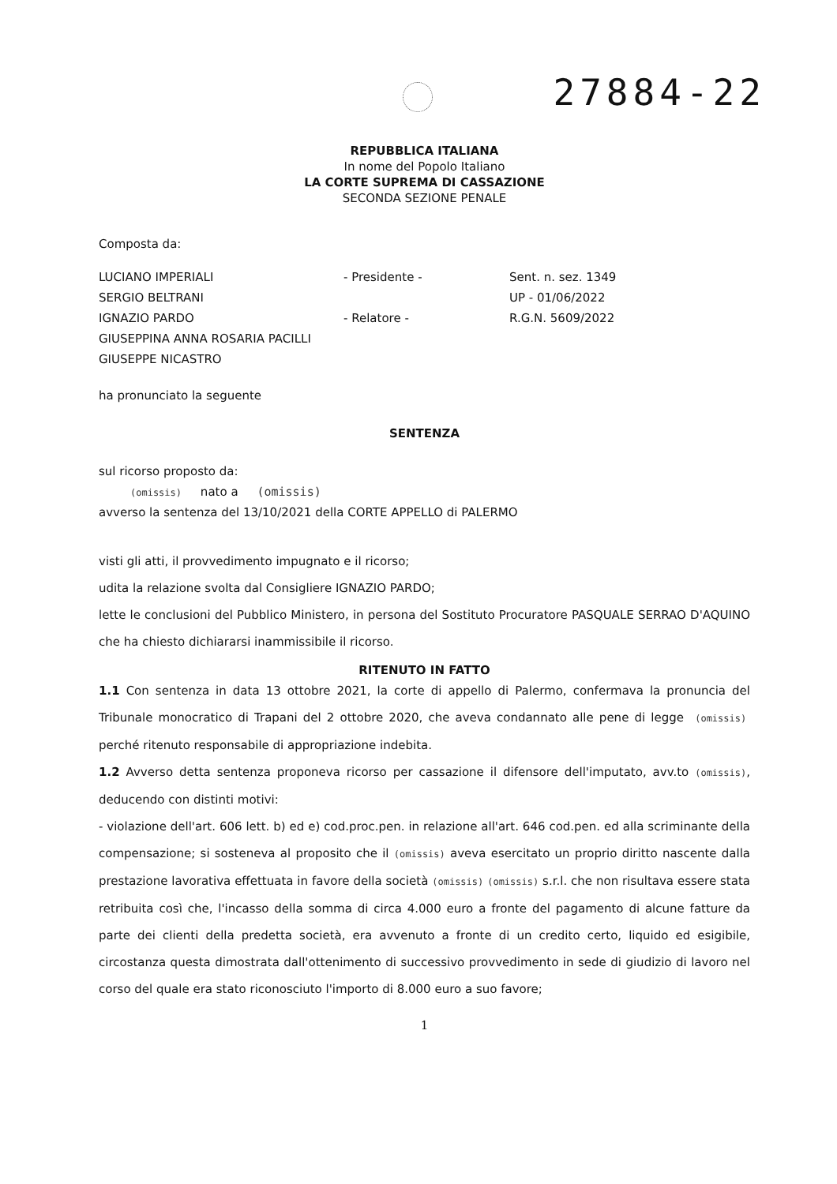27884-22
REPUBBLICA ITALIANA
In nome del Popolo Italiano
LA CORTE SUPREMA DI CASSAZIONE
SECONDA SEZIONE PENALE
Composta da:
LUCIANO IMPERIALI - Presidente - Sent. n. sez. 1349
SERGIO BELTRANI UP - 01/06/2022
IGNAZIO PARDO - Relatore - R.G.N. 5609/2022
GIUSEPPINA ANNA ROSARIA PACILLI
GIUSEPPE NICASTRO
ha pronunciato la seguente
SENTENZA
sul ricorso proposto da:
(omissis) nato a (omissis)
avverso la sentenza del 13/10/2021 della CORTE APPELLO di PALERMO
visti gli atti, il provvedimento impugnato e il ricorso;
udita la relazione svolta dal Consigliere IGNAZIO PARDO;
lette le conclusioni del Pubblico Ministero, in persona del Sostituto Procuratore PASQUALE SERRAO D'AQUINO che ha chiesto dichiararsi inammissibile il ricorso.
RITENUTO IN FATTO
1.1 Con sentenza in data 13 ottobre 2021, la corte di appello di Palermo, confermava la pronuncia del Tribunale monocratico di Trapani del 2 ottobre 2020, che aveva condannato alle pene di legge (omissis) perché ritenuto responsabile di appropriazione indebita.
1.2 Avverso detta sentenza proponeva ricorso per cassazione il difensore dell'imputato, avv.to (omissis), deducendo con distinti motivi:
- violazione dell'art. 606 lett. b) ed e) cod.proc.pen. in relazione all'art. 646 cod.pen. ed alla scriminante della compensazione; si sosteneva al proposito che il (omissis) aveva esercitato un proprio diritto nascente dalla prestazione lavorativa effettuata in favore della società (omissis) (omissis) s.r.l. che non risultava essere stata retribuita così che, l'incasso della somma di circa 4.000 euro a fronte del pagamento di alcune fatture da parte dei clienti della predetta società, era avvenuto a fronte di un credito certo, liquido ed esigibile, circostanza questa dimostrata dall'ottenimento di successivo provvedimento in sede di giudizio di lavoro nel corso del quale era stato riconosciuto l'importo di 8.000 euro a suo favore;
1